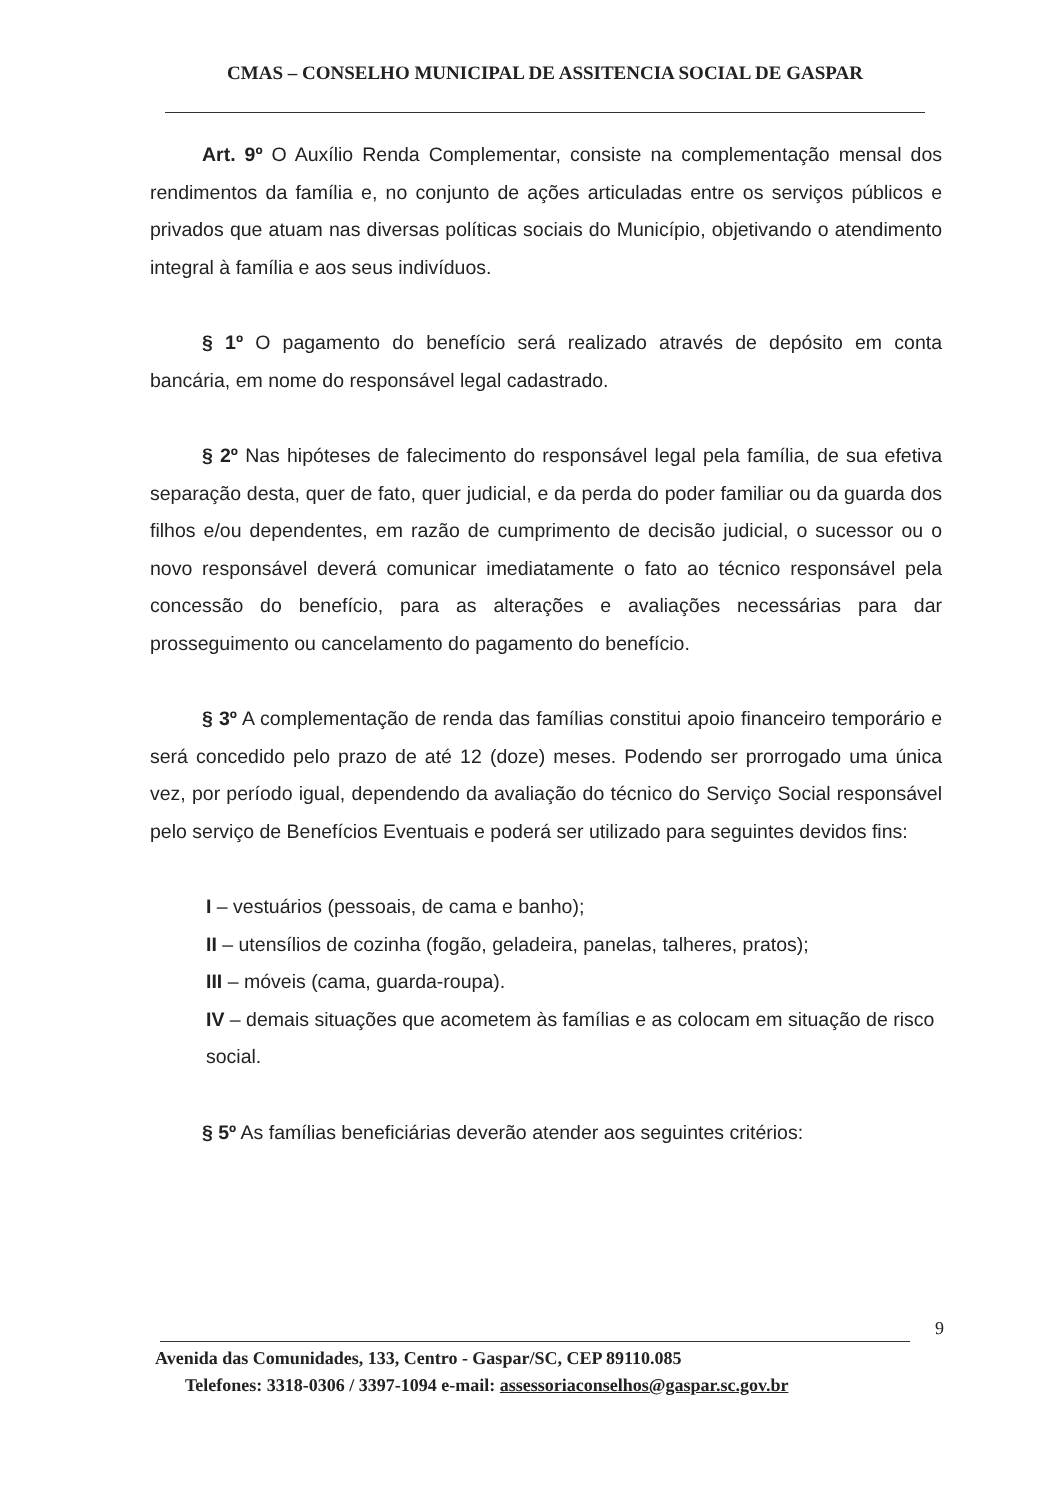CMAS – CONSELHO MUNICIPAL DE ASSITENCIA SOCIAL DE GASPAR
Art. 9º O Auxílio Renda Complementar, consiste na complementação mensal dos rendimentos da família e, no conjunto de ações articuladas entre os serviços públicos e privados que atuam nas diversas políticas sociais do Município, objetivando o atendimento integral à família e aos seus indivíduos.
§ 1º O pagamento do benefício será realizado através de depósito em conta bancária, em nome do responsável legal cadastrado.
§ 2º Nas hipóteses de falecimento do responsável legal pela família, de sua efetiva separação desta, quer de fato, quer judicial, e da perda do poder familiar ou da guarda dos filhos e/ou dependentes, em razão de cumprimento de decisão judicial, o sucessor ou o novo responsável deverá comunicar imediatamente o fato ao técnico responsável pela concessão do benefício, para as alterações e avaliações necessárias para dar prosseguimento ou cancelamento do pagamento do benefício.
§ 3º A complementação de renda das famílias constitui apoio financeiro temporário e será concedido pelo prazo de até 12 (doze) meses. Podendo ser prorrogado uma única vez, por período igual, dependendo da avaliação do técnico do Serviço Social responsável pelo serviço de Benefícios Eventuais e poderá ser utilizado para seguintes devidos fins:
I – vestuários (pessoais, de cama e banho);
II – utensílios de cozinha (fogão, geladeira, panelas, talheres, pratos);
III – móveis (cama, guarda-roupa).
IV – demais situações que acometem às famílias e as colocam em situação de risco social.
§ 5º As famílias beneficiárias deverão atender aos seguintes critérios:
9
Avenida das Comunidades, 133, Centro - Gaspar/SC, CEP 89110.085
Telefones: 3318-0306 / 3397-1094 e-mail: assessoriaconselhos@gaspar.sc.gov.br